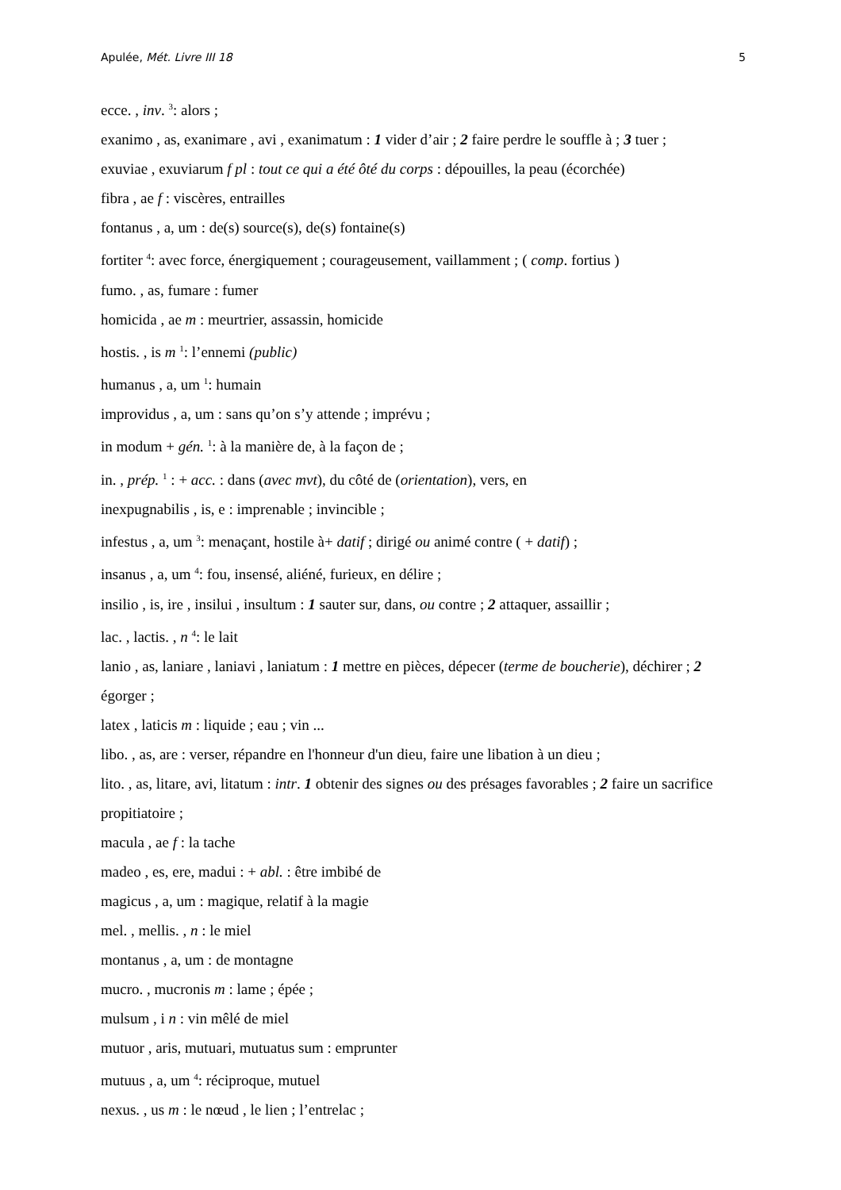Apulée, Mét. Livre III 18 5
ecce. , inv. <sup>3</sup>: alors ;
exanimo , as, exanimare , avi , exanimatum : 1 vider d’air ; 2 faire perdre le souffle à ; 3 tuer ;
exuviae , exuviarum f pl : tout ce qui a été ôté du corps : dépouilles, la peau (écorchée)
fibra , ae f : viscères, entrailles
fontanus , a, um : de(s) source(s), de(s) fontaine(s)
fortiter <sup>4</sup>: avec force, énergiquement ; courageusement, vaillamment ; ( comp. fortius )
fumo. , as, fumare : fumer
homicida , ae m : meurtrier, assassin, homicide
hostis. , is m <sup>1</sup>: l’ennemi (public)
humanus , a, um <sup>1</sup>: humain
improvidus , a, um : sans qu’on s’y attende ; imprévu ;
in modum + gén. <sup>1</sup>: à la manière de, à la façon de ;
in. , prép. <sup>1</sup> : + acc. : dans (avec mvt), du côté de (orientation), vers, en
inexpugnabilis , is, e : imprenable ; invincible ;
infestus , a, um <sup>3</sup>: menaçant, hostile à+ datif ; dirigé ou animé contre ( + datif) ;
insanus , a, um <sup>4</sup>: fou, insensé, aliéné, furieux, en délire ;
insilio , is, ire , insilui , insultum : 1 sauter sur, dans, ou contre ; 2 attaquer, assaillir ;
lac. , lactis. , n <sup>4</sup>: le lait
lanio , as, laniare , laniavi , laniatum : 1 mettre en pièces, dépecer (terme de boucherie), déchirer ; 2 égorger ;
latex , laticis m : liquide ; eau ; vin ...
libo. , as, are : verser, répandre en l'honneur d'un dieu, faire une libation à un dieu ;
lito. , as, litare, avi, litatum : intr. 1 obtenir des signes ou des présages favorables ; 2 faire un sacrifice propitiatoire ;
macula , ae f : la tache
madeo , es, ere, madui : + abl. : être imbibé de
magicus , a, um : magique, relatif à la magie
mel. , mellis. , n : le miel
montanus , a, um : de montagne
mucro. , mucronis m : lame ; épée ;
mulsum , i n : vin mêlé de miel
mutuor , aris, mutuari, mutuatus sum : emprunter
mutuus , a, um <sup>4</sup>: réciproque, mutuel
nexus. , us m : le nœud , le lien ; l’entrelac ;